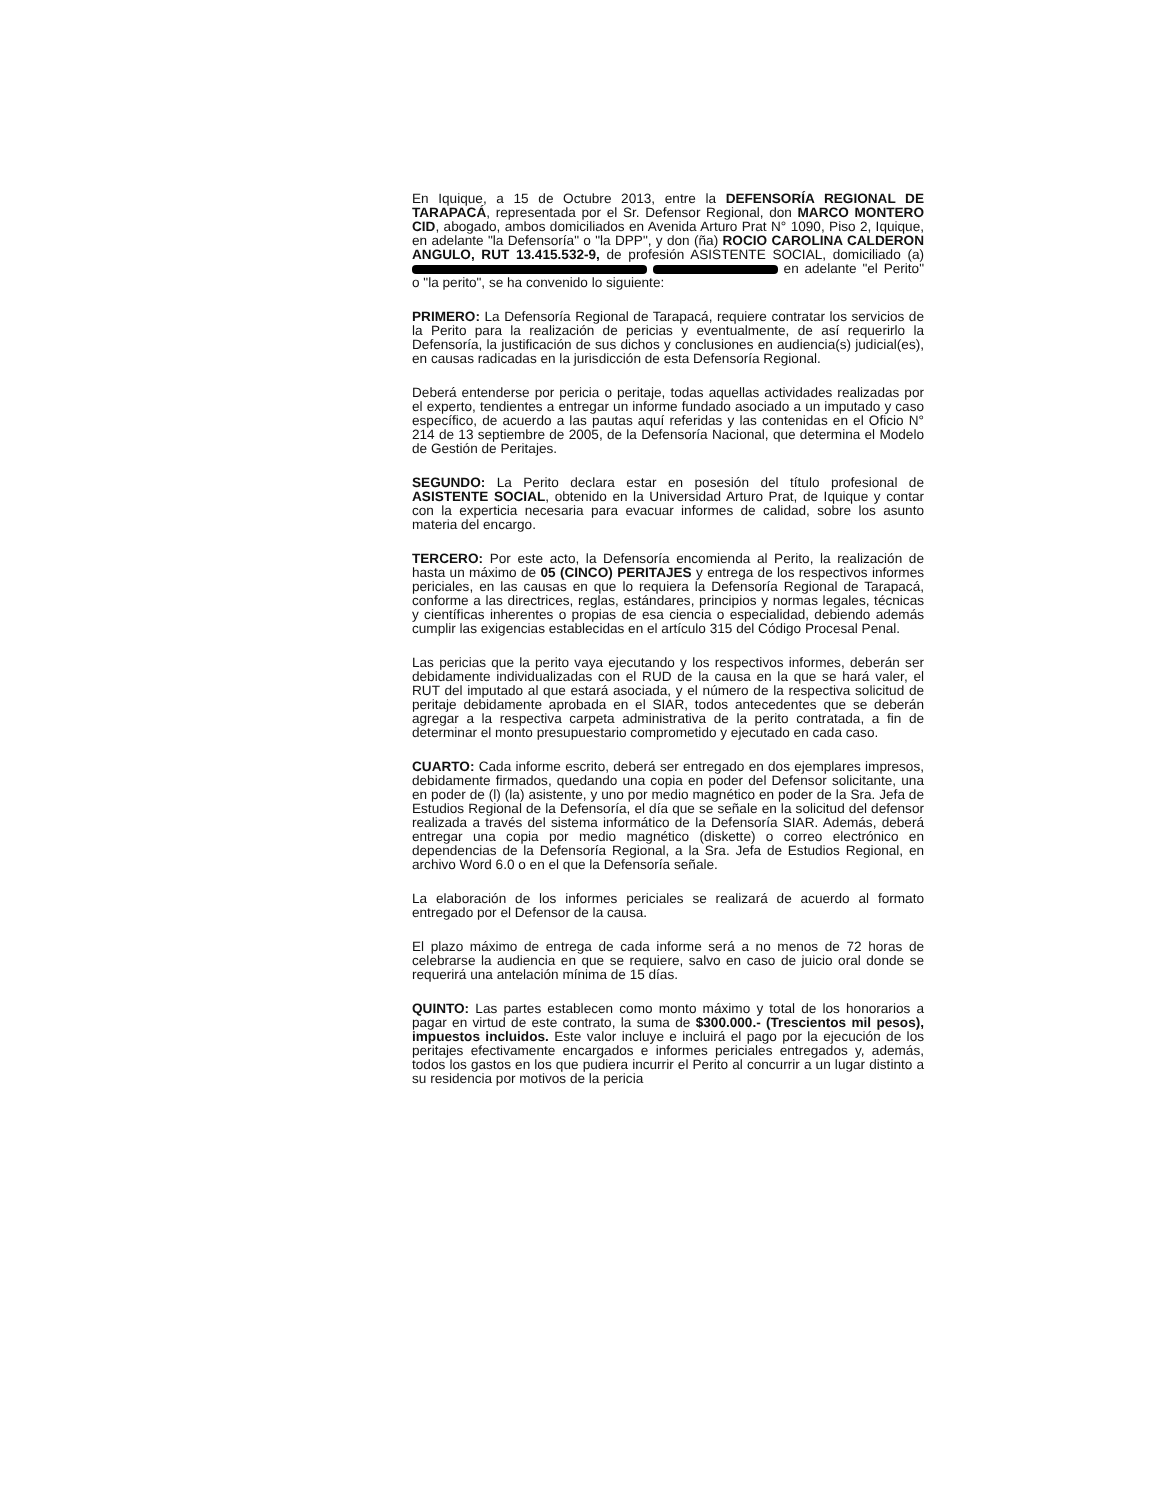En Iquique, a 15 de Octubre 2013, entre la DEFENSORÍA REGIONAL DE TARAPACÁ, representada por el Sr. Defensor Regional, don MARCO MONTERO CID, abogado, ambos domiciliados en Avenida Arturo Prat N° 1090, Piso 2, Iquique, en adelante "la Defensoría" o "la DPP", y don (ña) ROCIO CAROLINA CALDERON ANGULO, RUT 13.415.532-9, de profesión ASISTENTE SOCIAL, domiciliado (a) en adelante "el Perito" o "la perito", se ha convenido lo siguiente:
PRIMERO: La Defensoría Regional de Tarapacá, requiere contratar los servicios de la Perito para la realización de pericias y eventualmente, de así requerirlo la Defensoría, la justificación de sus dichos y conclusiones en audiencia(s) judicial(es), en causas radicadas en la jurisdicción de esta Defensoría Regional.
Deberá entenderse por pericia o peritaje, todas aquellas actividades realizadas por el experto, tendientes a entregar un informe fundado asociado a un imputado y caso específico, de acuerdo a las pautas aquí referidas y las contenidas en el Oficio N° 214 de 13 septiembre de 2005, de la Defensoría Nacional, que determina el Modelo de Gestión de Peritajes.
SEGUNDO: La Perito declara estar en posesión del título profesional de ASISTENTE SOCIAL, obtenido en la Universidad Arturo Prat, de Iquique y contar con la experticia necesaria para evacuar informes de calidad, sobre los asunto materia del encargo.
TERCERO: Por este acto, la Defensoría encomienda al Perito, la realización de hasta un máximo de 05 (CINCO) PERITAJES y entrega de los respectivos informes periciales, en las causas en que lo requiera la Defensoría Regional de Tarapacá, conforme a las directrices, reglas, estándares, principios y normas legales, técnicas y científicas inherentes o propias de esa ciencia o especialidad, debiendo además cumplir las exigencias establecidas en el artículo 315 del Código Procesal Penal.
Las pericias que la perito vaya ejecutando y los respectivos informes, deberán ser debidamente individualizadas con el RUD de la causa en la que se hará valer, el RUT del imputado al que estará asociada, y el número de la respectiva solicitud de peritaje debidamente aprobada en el SIAR, todos antecedentes que se deberán agregar a la respectiva carpeta administrativa de la perito contratada, a fin de determinar el monto presupuestario comprometido y ejecutado en cada caso.
CUARTO: Cada informe escrito, deberá ser entregado en dos ejemplares impresos, debidamente firmados, quedando una copia en poder del Defensor solicitante, una en poder de (l) (la) asistente, y uno por medio magnético en poder de la Sra. Jefa de Estudios Regional de la Defensoría, el día que se señale en la solicitud del defensor realizada a través del sistema informático de la Defensoría SIAR. Además, deberá entregar una copia por medio magnético (diskette) o correo electrónico en dependencias de la Defensoría Regional, a la Sra. Jefa de Estudios Regional, en archivo Word 6.0 o en el que la Defensoría señale.
La elaboración de los informes periciales se realizará de acuerdo al formato entregado por el Defensor de la causa.
El plazo máximo de entrega de cada informe será a no menos de 72 horas de celebrarse la audiencia en que se requiere, salvo en caso de juicio oral donde se requerirá una antelación mínima de 15 días.
QUINTO: Las partes establecen como monto máximo y total de los honorarios a pagar en virtud de este contrato, la suma de $300.000.- (Trescientos mil pesos), impuestos incluidos. Este valor incluye e incluirá el pago por la ejecución de los peritajes efectivamente encargados e informes periciales entregados y, además, todos los gastos en los que pudiera incurrir el Perito al concurrir a un lugar distinto a su residencia por motivos de la pericia